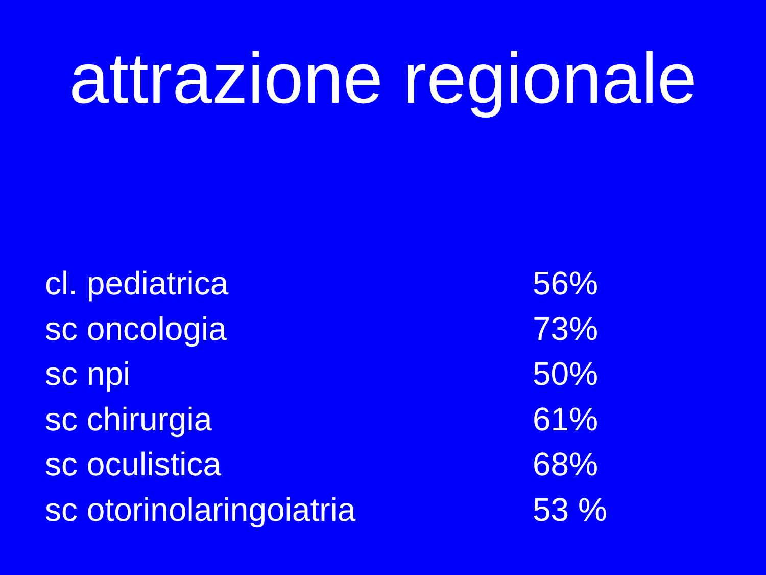attrazione regionale
| cl. pediatrica | 56% |
| sc oncologia | 73% |
| sc npi | 50% |
| sc chirurgia | 61% |
| sc oculistica | 68% |
| sc otorinolaringoiatria | 53 % |